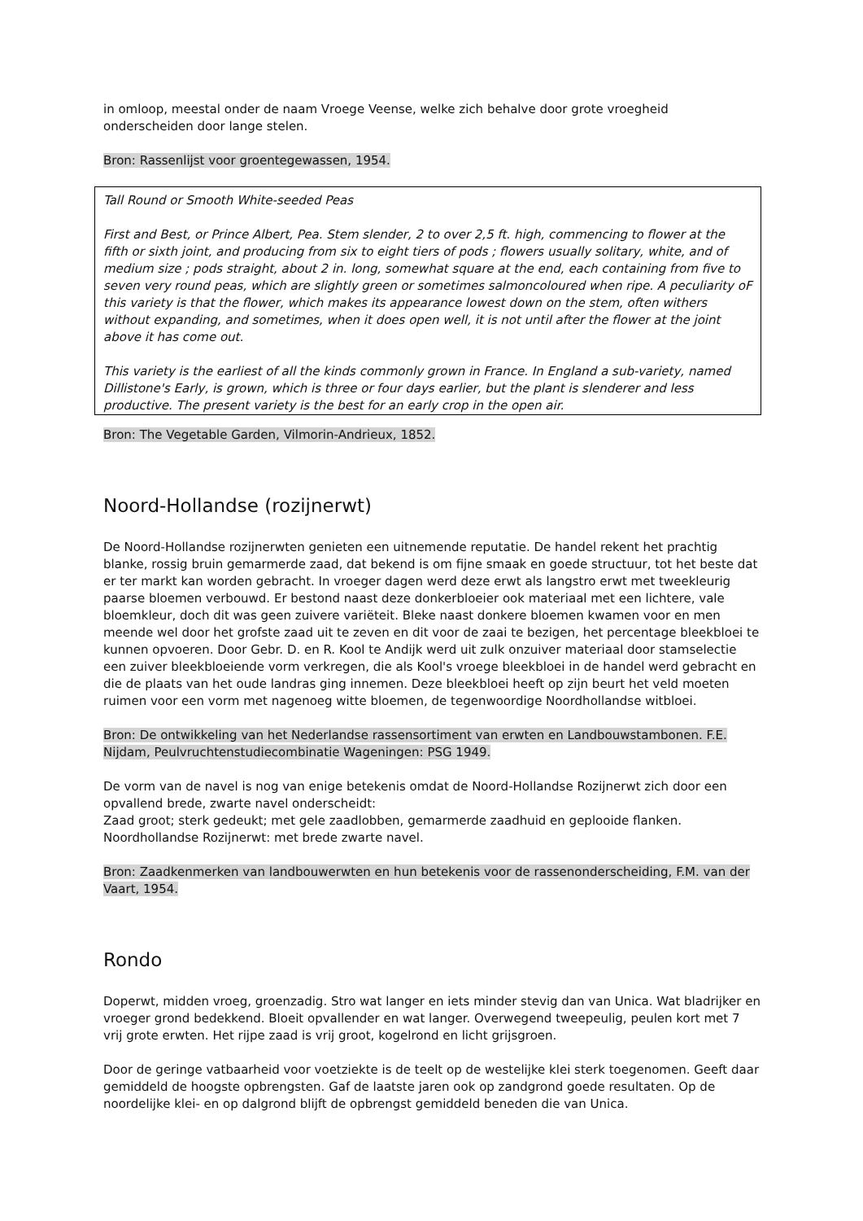in omloop, meestal onder de naam Vroege Veense, welke zich behalve door grote vroegheid onderscheiden door lange stelen.
Bron: Rassenlijst voor groentegewassen, 1954.
Tall Round or Smooth White-seeded Peas
First and Best, or Prince Albert, Pea. Stem slender, 2 to over 2,5 ft. high, commencing to flower at the fifth or sixth joint, and producing from six to eight tiers of pods ; flowers usually solitary, white, and of medium size ; pods straight, about 2 in. long, somewhat square at the end, each containing from five to seven very round peas, which are slightly green or sometimes salmoncoloured when ripe. A peculiarity oF this variety is that the flower, which makes its appearance lowest down on the stem, often withers without expanding, and sometimes, when it does open well, it is not until after the flower at the joint above it has come out.
This variety is the earliest of all the kinds commonly grown in France. In England a sub-variety, named Dillistone's Early, is grown, which is three or four days earlier, but the plant is slenderer and less productive. The present variety is the best for an early crop in the open air.
Bron: The Vegetable Garden, Vilmorin-Andrieux, 1852.
Noord-Hollandse (rozijnerwt)
De Noord-Hollandse rozijnerwten genieten een uitnemende reputatie. De handel rekent het prachtig blanke, rossig bruin gemarmerde zaad, dat bekend is om fijne smaak en goede structuur, tot het beste dat er ter markt kan worden gebracht. In vroeger dagen werd deze erwt als langstro erwt met tweekleurig paarse bloemen verbouwd. Er bestond naast deze donkerbloeier ook materiaal met een lichtere, vale bloemkleur, doch dit was geen zuivere variëteit. Bleke naast donkere bloemen kwamen voor en men meende wel door het grofste zaad uit te zeven en dit voor de zaai te bezigen, het percentage bleekbloei te kunnen opvoeren. Door Gebr. D. en R. Kool te Andijk werd uit zulk onzuiver materiaal door stamselectie een zuiver bleekbloeiende vorm verkregen, die als Kool's vroege bleekbloei in de handel werd gebracht en die de plaats van het oude landras ging innemen. Deze bleekbloei heeft op zijn beurt het veld moeten ruimen voor een vorm met nagenoeg witte bloemen, de tegenwoordige Noordhollandse witbloei.
Bron: De ontwikkeling van het Nederlandse rassensortiment van erwten en Landbouwstambonen. F.E. Nijdam, Peulvruchtenstudiecombinatie Wageningen: PSG 1949.
De vorm van de navel is nog van enige betekenis omdat de Noord-Hollandse Rozijnerwt zich door een opvallend brede, zwarte navel onderscheidt:
Zaad groot; sterk gedeukt; met gele zaadlobben, gemarmerde zaadhuid en geplooide flanken.
Noordhollandse Rozijnerwt: met brede zwarte navel.
Bron: Zaadkenmerken van landbouwerwten en hun betekenis voor de rassenonderscheiding, F.M. van der Vaart, 1954.
Rondo
Doperwt, midden vroeg, groenzadig. Stro wat langer en iets minder stevig dan van Unica. Wat bladrijker en vroeger grond bedekkend. Bloeit opvallender en wat langer. Overwegend tweepeulig, peulen kort met 7 vrij grote erwten. Het rijpe zaad is vrij groot, kogelrond en licht grijsgroen.
Door de geringe vatbaarheid voor voetziekte is de teelt op de westelijke klei sterk toegenomen. Geeft daar gemiddeld de hoogste opbrengsten. Gaf de laatste jaren ook op zandgrond goede resultaten. Op de noordelijke klei- en op dalgrond blijft de opbrengst gemiddeld beneden die van Unica.